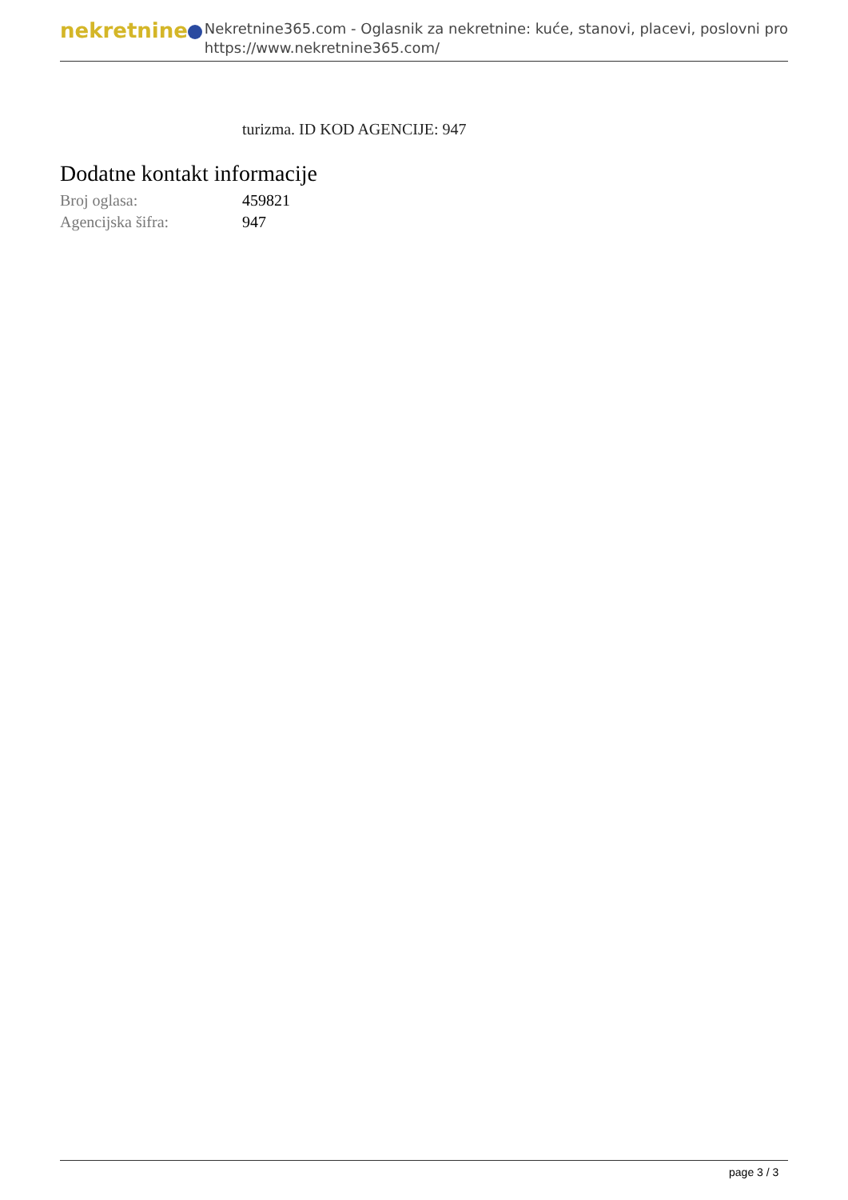nekretnine
Nekretnine365.com - Oglasnik za nekretnine: kuće, stanovi, placevi, poslovni pro
https://www.nekretnine365.com/
turizma. ID KOD AGENCIJE: 947
Dodatne kontakt informacije
| Broj oglasa: | 459821 |
| Agencijska šifra: | 947 |
page 3 / 3